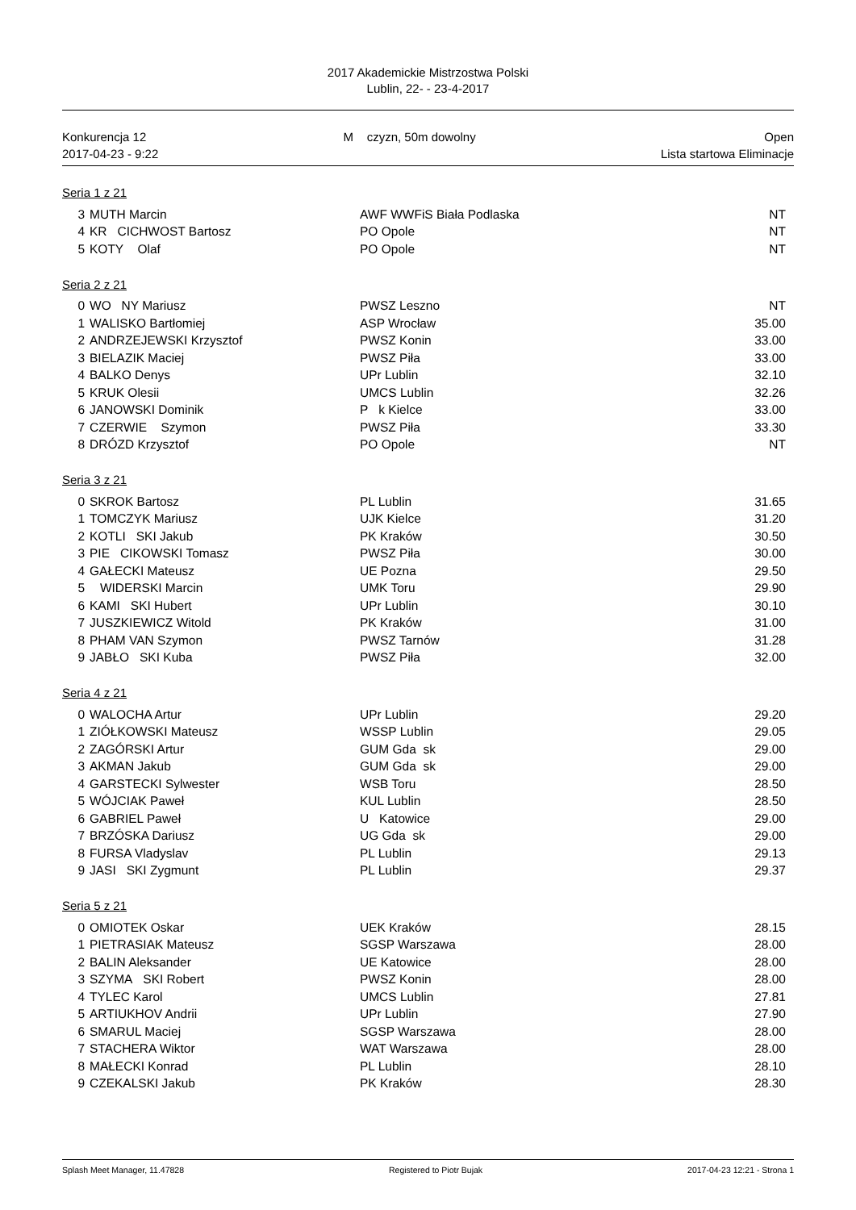2017 Akademickie Mistrzostwa Polski
Lublin, 22- - 23-4-2017
Konkurencja 12
2017-04-23 - 9:22
M czyzn, 50m dowolny Open
Lista startowa Eliminacje
Seria 1 z 21
| 3 | MUTH Marcin | AWF WWFiS Biała Podlaska | NT |
| 4 | KR CICHWOST Bartosz | PO Opole | NT |
| 5 | KOTY Olaf | PO Opole | NT |
Seria 2 z 21
| 0 | WO NY Mariusz | PWSZ Leszno | NT |
| 1 | WALISKO Bartłomiej | ASP Wrocław | 35.00 |
| 2 | ANDRZEJEWSKI Krzysztof | PWSZ Konin | 33.00 |
| 3 | BIELAZIK Maciej | PWSZ Piła | 33.00 |
| 4 | BALKO Denys | UPr Lublin | 32.10 |
| 5 | KRUK Olesii | UMCS Lublin | 32.26 |
| 6 | JANOWSKI Dominik | P k Kielce | 33.00 |
| 7 | CZERWIE Szymon | PWSZ Piła | 33.30 |
| 8 | DRÓZD Krzysztof | PO Opole | NT |
Seria 3 z 21
| 0 | SKROK Bartosz | PL Lublin | 31.65 |
| 1 | TOMCZYK Mariusz | UJK Kielce | 31.20 |
| 2 | KOTLI SKI Jakub | PK Kraków | 30.50 |
| 3 | PIE CIKOWSKI Tomasz | PWSZ Piła | 30.00 |
| 4 | GAŁECKI Mateusz | UE Pozna | 29.50 |
| 5 | WIDERSKI Marcin | UMK Toru | 29.90 |
| 6 | KAMI SKI Hubert | UPr Lublin | 30.10 |
| 7 | JUSZKIEWICZ Witold | PK Kraków | 31.00 |
| 8 | PHAM VAN Szymon | PWSZ Tarnów | 31.28 |
| 9 | JABŁO SKI Kuba | PWSZ Piła | 32.00 |
Seria 4 z 21
| 0 | WALOCHA Artur | UPr Lublin | 29.20 |
| 1 | ZIÓŁKOWSKI Mateusz | WSSP Lublin | 29.05 |
| 2 | ZAGÓRSKI Artur | GUM Gda sk | 29.00 |
| 3 | AKMAN Jakub | GUM Gda sk | 29.00 |
| 4 | GARSTECKI Sylwester | WSB Toru | 28.50 |
| 5 | WÓJCIAK Paweł | KUL Lublin | 28.50 |
| 6 | GABRIEL Paweł | U Katowice | 29.00 |
| 7 | BRZÓSKA Dariusz | UG Gda sk | 29.00 |
| 8 | FURSA Vladyslav | PL Lublin | 29.13 |
| 9 | JASI SKI Zygmunt | PL Lublin | 29.37 |
Seria 5 z 21
| 0 | OMIOTEK Oskar | UEK Kraków | 28.15 |
| 1 | PIETRASIAK Mateusz | SGSP Warszawa | 28.00 |
| 2 | BALIN Aleksander | UE Katowice | 28.00 |
| 3 | SZYMA SKI Robert | PWSZ Konin | 28.00 |
| 4 | TYLEC Karol | UMCS Lublin | 27.81 |
| 5 | ARTIUKHOV Andrii | UPr Lublin | 27.90 |
| 6 | SMARUL Maciej | SGSP Warszawa | 28.00 |
| 7 | STACHERA Wiktor | WAT Warszawa | 28.00 |
| 8 | MAŁECKI Konrad | PL Lublin | 28.10 |
| 9 | CZEKALSKI Jakub | PK Kraków | 28.30 |
Splash Meet Manager, 11.47828 Registered to Piotr Bujak 2017-04-23 12:21 - Strona 1